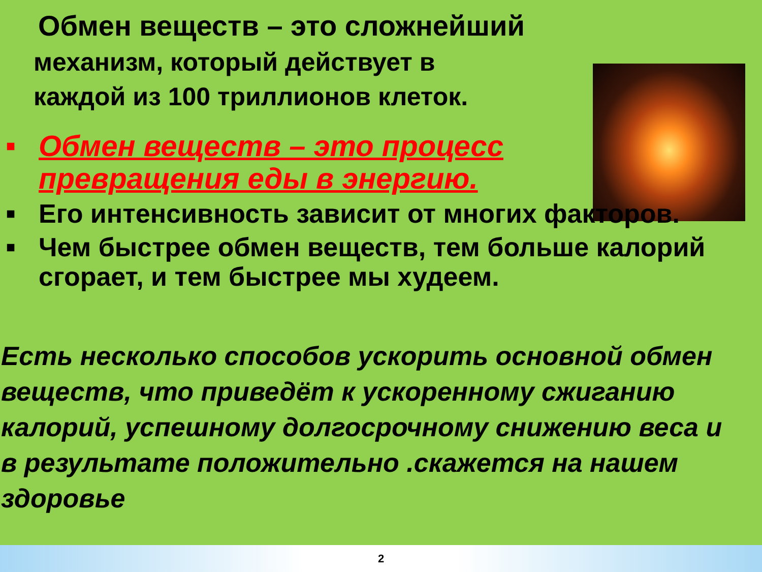Обмен веществ – это сложнейший
механизм, который действует в
каждой из 100 триллионов клеток.
■ Обмен веществ – это процесс превращения еды в энергию.
■ Его интенсивность зависит от многих факторов.
■ Чем быстрее обмен веществ, тем больше калорий сгорает, и тем быстрее мы худеем.
Есть несколько способов ускорить основной обмен веществ, что приведёт к ускоренному сжиганию калорий, успешному долгосрочному снижению веса и в результате положительно .скажется на нашем здоровье
2